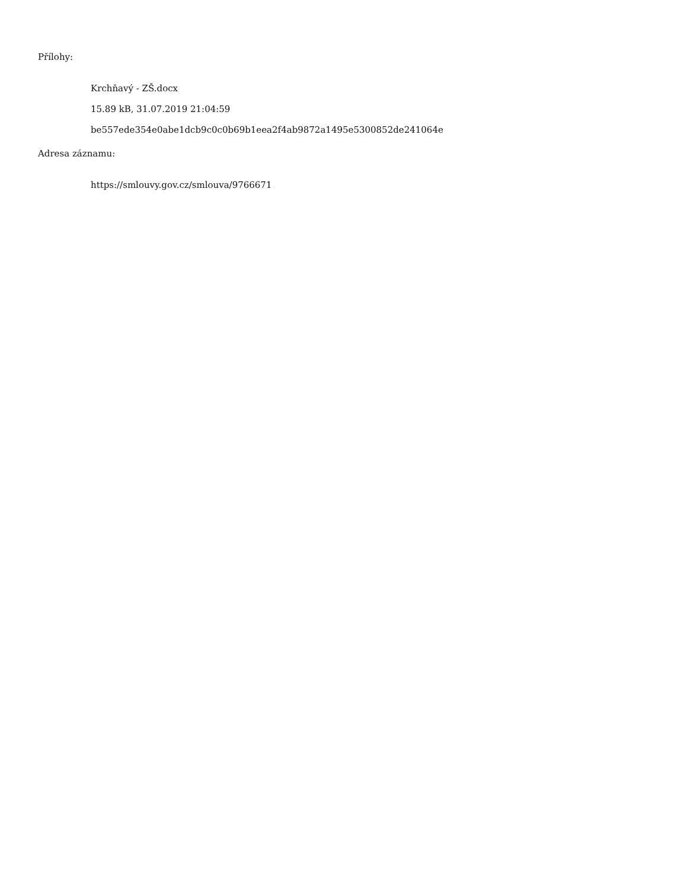Přílohy:
Krchňavý - ZŠ.docx
15.89 kB, 31.07.2019 21:04:59
be557ede354e0abe1dcb9c0c0b69b1eea2f4ab9872a1495e5300852de241064e
Adresa záznamu:
https://smlouvy.gov.cz/smlouva/9766671